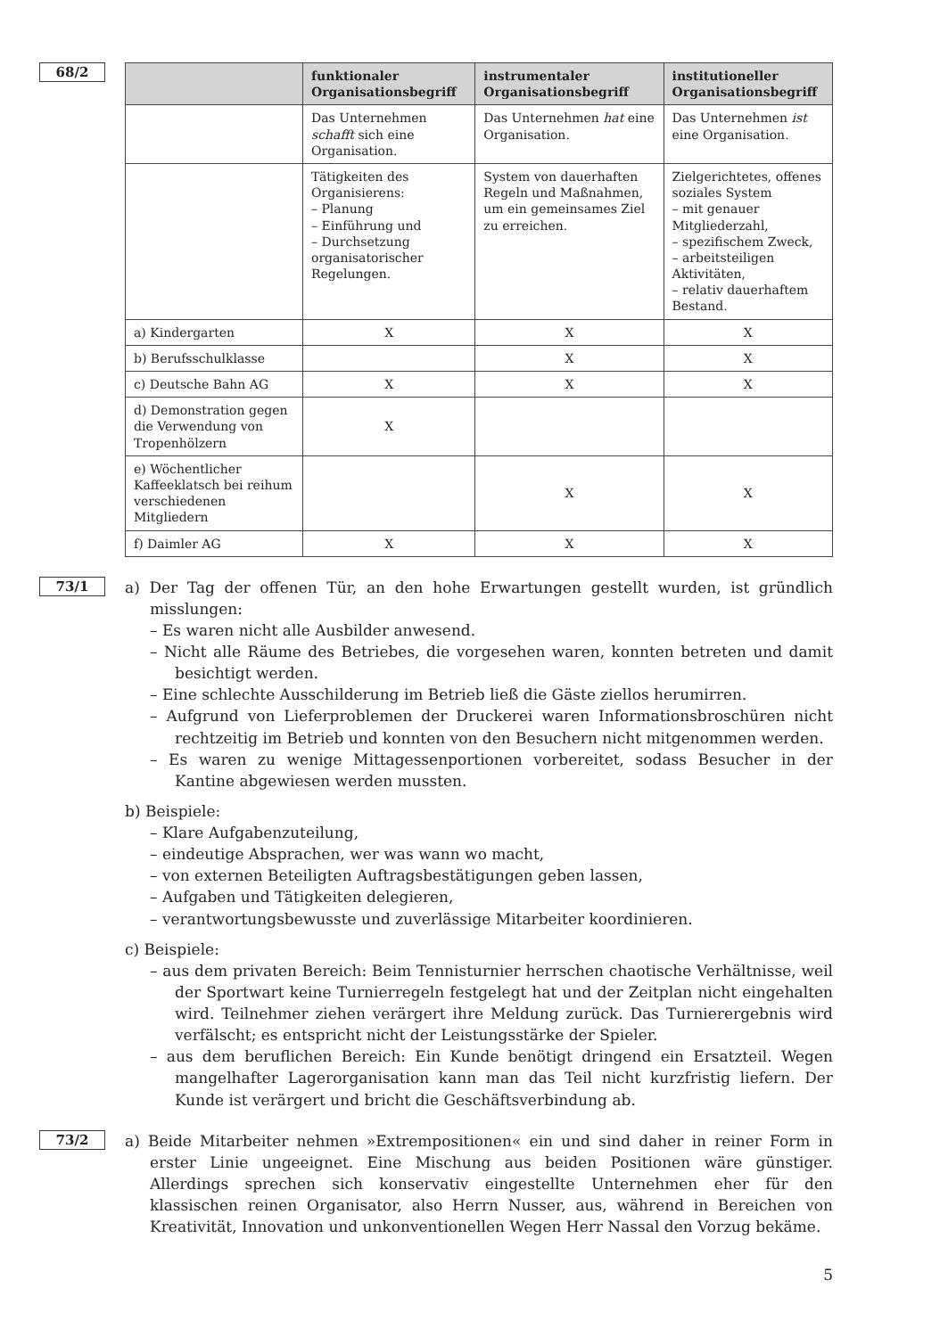68/2
| | funktionaler Organisationsbegriff | instrumentaler Organisationsbegriff | institutioneller Organisationsbegriff |
| --- | --- | --- | --- |
| | Das Unternehmen schafft sich eine Organisation. | Das Unternehmen hat eine Organisation. | Das Unternehmen ist eine Organisation. |
| | Tätigkeiten des Organisierens: – Planung – Einführung und – Durchsetzung organisatorischer Regelungen. | System von dauerhaften Regeln und Maßnahmen, um ein gemeinsames Ziel zu erreichen. | Zielgerichtetes, offenes soziales System – mit genauer Mitgliederzahl, – spezifischem Zweck, – arbeitsteiligen Aktivitäten, – relativ dauerhaftem Bestand. |
| a) Kindergarten | X | X | X |
| b) Berufsschulklasse | | X | X |
| c) Deutsche Bahn AG | X | X | X |
| d) Demonstration gegen die Verwendung von Tropenhölzern | X | | |
| e) Wöchentlicher Kaffeeklatsch bei reihum verschiedenen Mitgliedern | | X | X |
| f) Daimler AG | X | X | X |
73/1
a) Der Tag der offenen Tür, an den hohe Erwartungen gestellt wurden, ist gründlich misslungen:
– Es waren nicht alle Ausbilder anwesend.
– Nicht alle Räume des Betriebes, die vorgesehen waren, konnten betreten und damit besichtigt werden.
– Eine schlechte Ausschilderung im Betrieb ließ die Gäste ziellos herumirren.
– Aufgrund von Lieferproblemen der Druckerei waren Informationsbroschüren nicht rechtzeitig im Betrieb und konnten von den Besuchern nicht mitgenommen werden.
– Es waren zu wenige Mittagessenportionen vorbereitet, sodass Besucher in der Kantine abgewiesen werden mussten.
b) Beispiele:
– Klare Aufgabenzuteilung,
– eindeutige Absprachen, wer was wann wo macht,
– von externen Beteiligten Auftragsbestätigungen geben lassen,
– Aufgaben und Tätigkeiten delegieren,
– verantwortungsbewusste und zuverlässige Mitarbeiter koordinieren.
c) Beispiele:
– aus dem privaten Bereich: Beim Tennisturnier herrschen chaotische Verhältnisse, weil der Sportwart keine Turnierregeln festgelegt hat und der Zeitplan nicht eingehalten wird. Teilnehmer ziehen verärgert ihre Meldung zurück. Das Turnierergebnis wird verfälscht; es entspricht nicht der Leistungsstärke der Spieler.
– aus dem beruflichen Bereich: Ein Kunde benötigt dringend ein Ersatzteil. Wegen mangelhafter Lagerorganisation kann man das Teil nicht kurzfristig liefern. Der Kunde ist verärgert und bricht die Geschäftsverbindung ab.
73/2
a) Beide Mitarbeiter nehmen »Extrempositionen« ein und sind daher in reiner Form in erster Linie ungeeignet. Eine Mischung aus beiden Positionen wäre günstiger. Allerdings sprechen sich konservativ eingestellte Unternehmen eher für den klassischen reinen Organisator, also Herrn Nusser, aus, während in Bereichen von Kreativität, Innovation und unkonventionellen Wegen Herr Nassal den Vorzug bekäme.
5